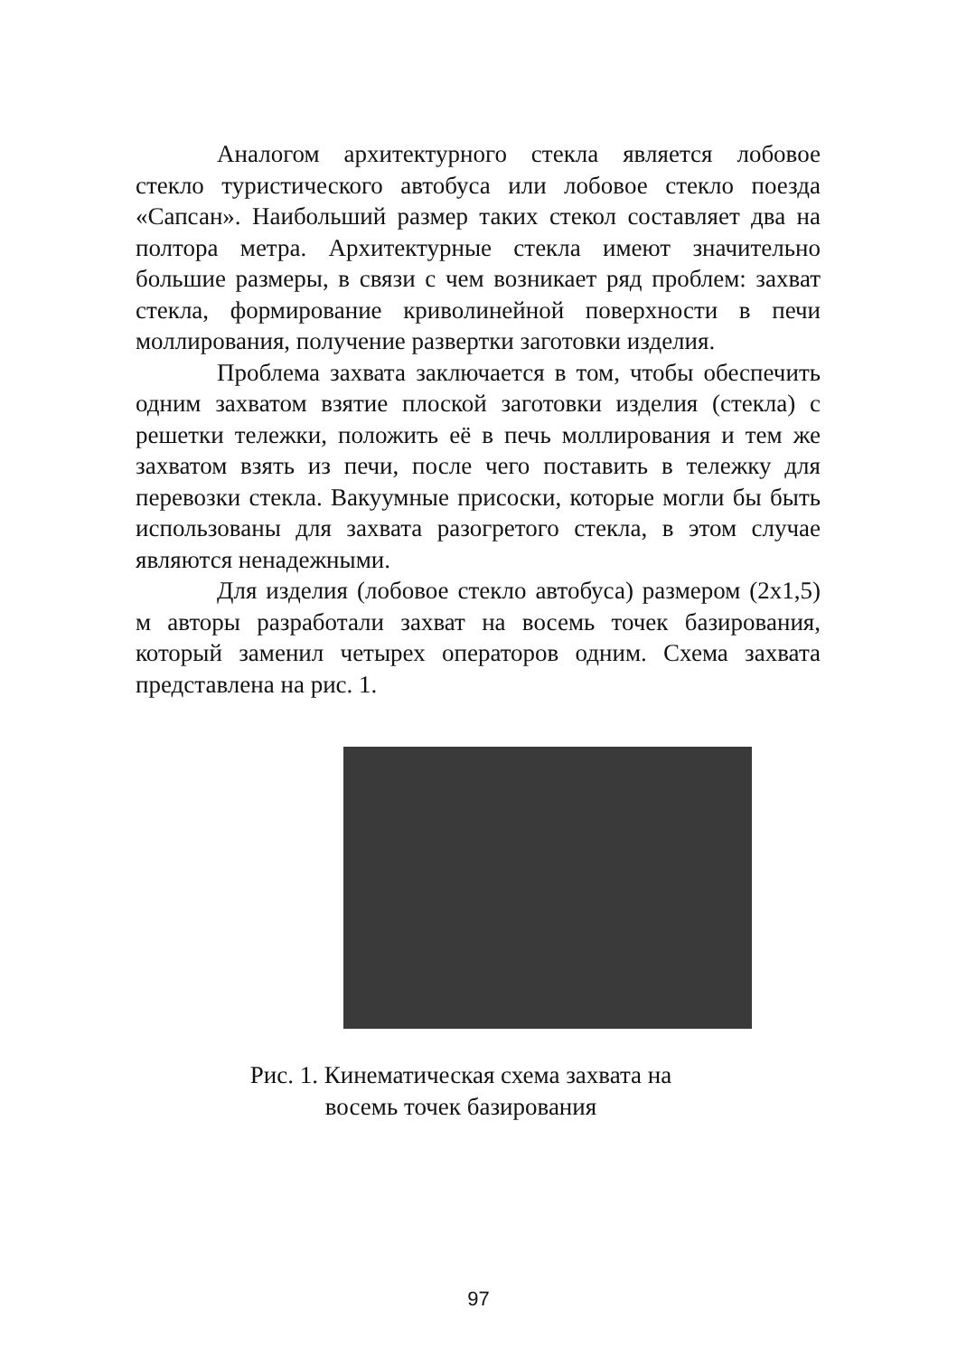Аналогом архитектурного стекла является лобовое стекло туристического автобуса или лобовое стекло поезда «Сапсан». Наибольший размер таких стекол составляет два на полтора метра. Архитектурные стекла имеют значительно большие размеры, в связи с чем возникает ряд проблем: захват стекла, формирование криволинейной поверхности в печи моллирования, получение развертки заготовки изделия.
Проблема захвата заключается в том, чтобы обеспечить одним захватом взятие плоской заготовки изделия (стекла) с решетки тележки, положить её в печь моллирования и тем же захватом взять из печи, после чего поставить в тележку для перевозки стекла. Вакуумные присоски, которые могли бы быть использованы для захвата разогретого стекла, в этом случае являются ненадежными.
Для изделия (лобовое стекло автобуса) размером (2x1,5) м авторы разработали захват на восемь точек базирования, который заменил четырех операторов одним. Схема захвата представлена на рис. 1.
Рис. 1. Кинематическая схема захвата на восемь точек базирования
97